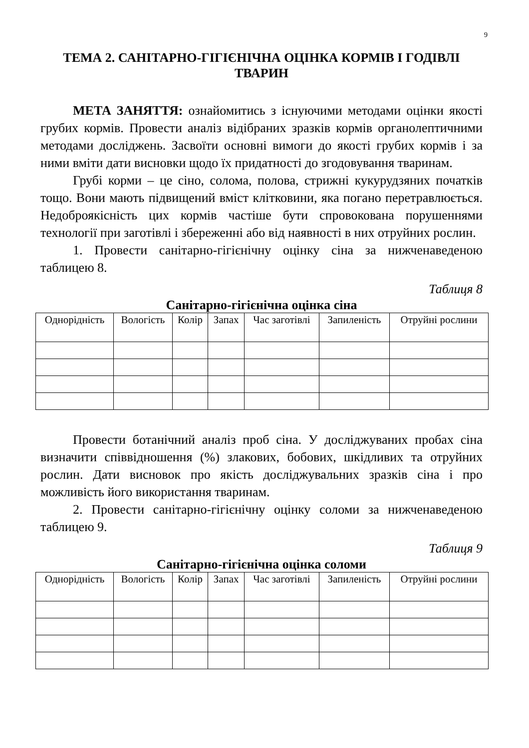9
ТЕМА 2. САНІТАРНО-ГІГІЄНІЧНА ОЦІНКА КОРМІВ І ГОДІВЛІ ТВАРИН
МЕТА ЗАНЯТТЯ: ознайомитись з існуючими методами оцінки якості грубих кормів. Провести аналіз відібраних зразків кормів органолептичними методами досліджень. Засвоїти основні вимоги до якості грубих кормів і за ними вміти дати висновки щодо їх придатності до згодовування тваринам.
Грубі корми – це сіно, солома, полова, стрижні кукурудзяних початків тощо. Вони мають підвищений вміст клітковини, яка погано перетравлюється. Недоброякісність цих кормів частіше бути спровокована порушеннями технології при заготівлі і збереженні або від наявності в них отруйних рослин.
1. Провести санітарно-гігієнічну оцінку сіна за нижченаведеною таблицею 8.
Таблиця 8
Санітарно-гігієнічна оцінка сіна
| Однорідність | Вологість | Колір | Запах | Час заготівлі | Запиленість | Отруйні рослини |
Провести ботанічний аналіз проб сіна. У досліджуваних пробах сіна визначити співвідношення (%) злакових, бобових, шкідливих та отруйних рослин. Дати висновок про якість досліджувальних зразків сіна і про можливість його використання тваринам.
2. Провести санітарно-гігієнічну оцінку соломи за нижченаведеною таблицею 9.
Таблиця 9
Санітарно-гігієнічна оцінка соломи
| Однорідність | Вологість | Колір | Запах | Час заготівлі | Запиленість | Отруйні рослини |